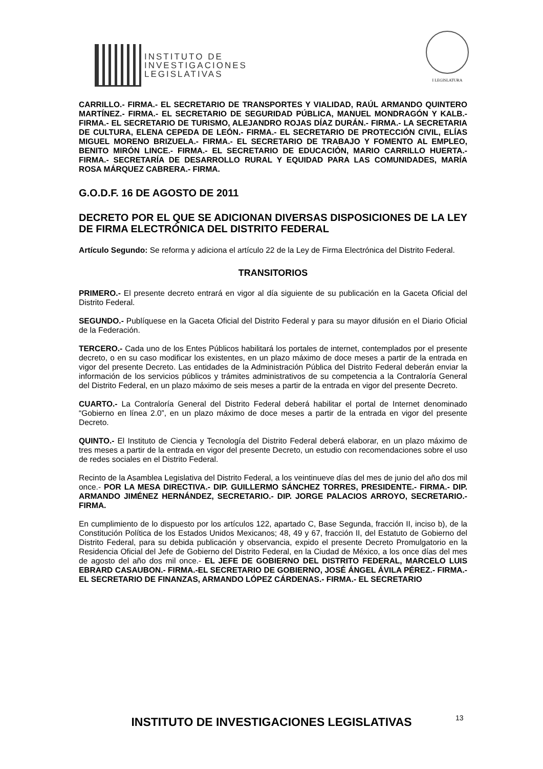INSTITUTO DE
INVESTIGACIONES
LEGISLATIVAS
I LEGISLATURA
CARRILLO.- FIRMA.- EL SECRETARIO DE TRANSPORTES Y VIALIDAD, RAÚL ARMANDO QUINTERO MARTÍNEZ.- FIRMA.- EL SECRETARIO DE SEGURIDAD PÚBLICA, MANUEL MONDRAGÓN Y KALB.- FIRMA.- EL SECRETARIO DE TURISMO, ALEJANDRO ROJAS DÍAZ DURÁN.- FIRMA.- LA SECRETARIA DE CULTURA, ELENA CEPEDA DE LEÓN.- FIRMA.- EL SECRETARIO DE PROTECCIÓN CIVIL, ELÍAS MIGUEL MORENO BRIZUELA.- FIRMA.- EL SECRETARIO DE TRABAJO Y FOMENTO AL EMPLEO, BENITO MIRÓN LINCE.- FIRMA.- EL SECRETARIO DE EDUCACIÓN, MARIO CARRILLO HUERTA.- FIRMA.- SECRETARÍA DE DESARROLLO RURAL Y EQUIDAD PARA LAS COMUNIDADES, MARÍA ROSA MÁRQUEZ CABRERA.- FIRMA.
G.O.D.F. 16 DE AGOSTO DE 2011
DECRETO POR EL QUE SE ADICIONAN DIVERSAS DISPOSICIONES DE LA LEY DE FIRMA ELECTRÓNICA DEL DISTRITO FEDERAL
Artículo Segundo: Se reforma y adiciona el artículo 22 de la Ley de Firma Electrónica del Distrito Federal.
TRANSITORIOS
PRIMERO.- El presente decreto entrará en vigor al día siguiente de su publicación en la Gaceta Oficial del Distrito Federal.
SEGUNDO.- Publíquese en la Gaceta Oficial del Distrito Federal y para su mayor difusión en el Diario Oficial de la Federación.
TERCERO.- Cada uno de los Entes Públicos habilitará los portales de internet, contemplados por el presente decreto, o en su caso modificar los existentes, en un plazo máximo de doce meses a partir de la entrada en vigor del presente Decreto. Las entidades de la Administración Pública del Distrito Federal deberán enviar la información de los servicios públicos y trámites administrativos de su competencia a la Contraloría General del Distrito Federal, en un plazo máximo de seis meses a partir de la entrada en vigor del presente Decreto.
CUARTO.- La Contraloría General del Distrito Federal deberá habilitar el portal de Internet denominado “Gobierno en línea 2.0”, en un plazo máximo de doce meses a partir de la entrada en vigor del presente Decreto.
QUINTO.- El Instituto de Ciencia y Tecnología del Distrito Federal deberá elaborar, en un plazo máximo de tres meses a partir de la entrada en vigor del presente Decreto, un estudio con recomendaciones sobre el uso de redes sociales en el Distrito Federal.
Recinto de la Asamblea Legislativa del Distrito Federal, a los veintinueve días del mes de junio del año dos mil once.- POR LA MESA DIRECTIVA.- DIP. GUILLERMO SÁNCHEZ TORRES, PRESIDENTE.- FIRMA.- DIP. ARMANDO JIMÉNEZ HERNÁNDEZ, SECRETARIO.- DIP. JORGE PALACIOS ARROYO, SECRETARIO.- FIRMA.
En cumplimiento de lo dispuesto por los artículos 122, apartado C, Base Segunda, fracción II, inciso b), de la Constitución Política de los Estados Unidos Mexicanos; 48, 49 y 67, fracción II, del Estatuto de Gobierno del Distrito Federal, para su debida publicación y observancia, expido el presente Decreto Promulgatorio en la Residencia Oficial del Jefe de Gobierno del Distrito Federal, en la Ciudad de México, a los once días del mes de agosto del año dos mil once.- EL JEFE DE GOBIERNO DEL DISTRITO FEDERAL, MARCELO LUIS EBRARD CASAUBON.- FIRMA.-EL SECRETARIO DE GOBIERNO, JOSÉ ÁNGEL ÁVILA PÉREZ.- FIRMA.- EL SECRETARIO DE FINANZAS, ARMANDO LÓPEZ CÁRDENAS.- FIRMA.- EL SECRETARIO
INSTITUTO DE INVESTIGACIONES LEGISLATIVAS 13